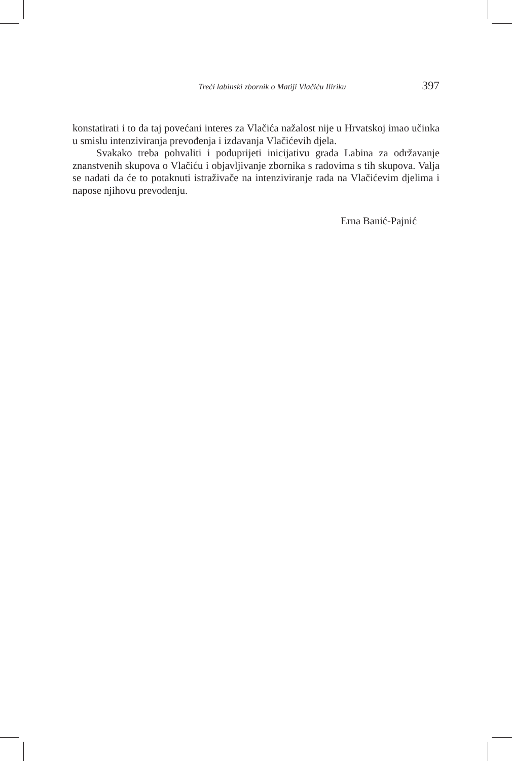Treći labinski zbornik o Matiji Vlačiću Iliriku 397
konstatirati i to da taj povećani interes za Vlačića nažalost nije u Hrvatskoj imao učinka u smislu intenziviranja prevođenja i izdavanja Vlačićevih djela.
Svakako treba pohvaliti i poduprijeti inicijativu grada Labina za održavanje znanstvenih skupova o Vlačiću i objavljivanje zbornika s radovima s tih skupova. Valja se nadati da će to potaknuti istraživače na intenziviranje rada na Vlačićevim djelima i napose njihovu prevođenju.
Erna Banić-Pajnić